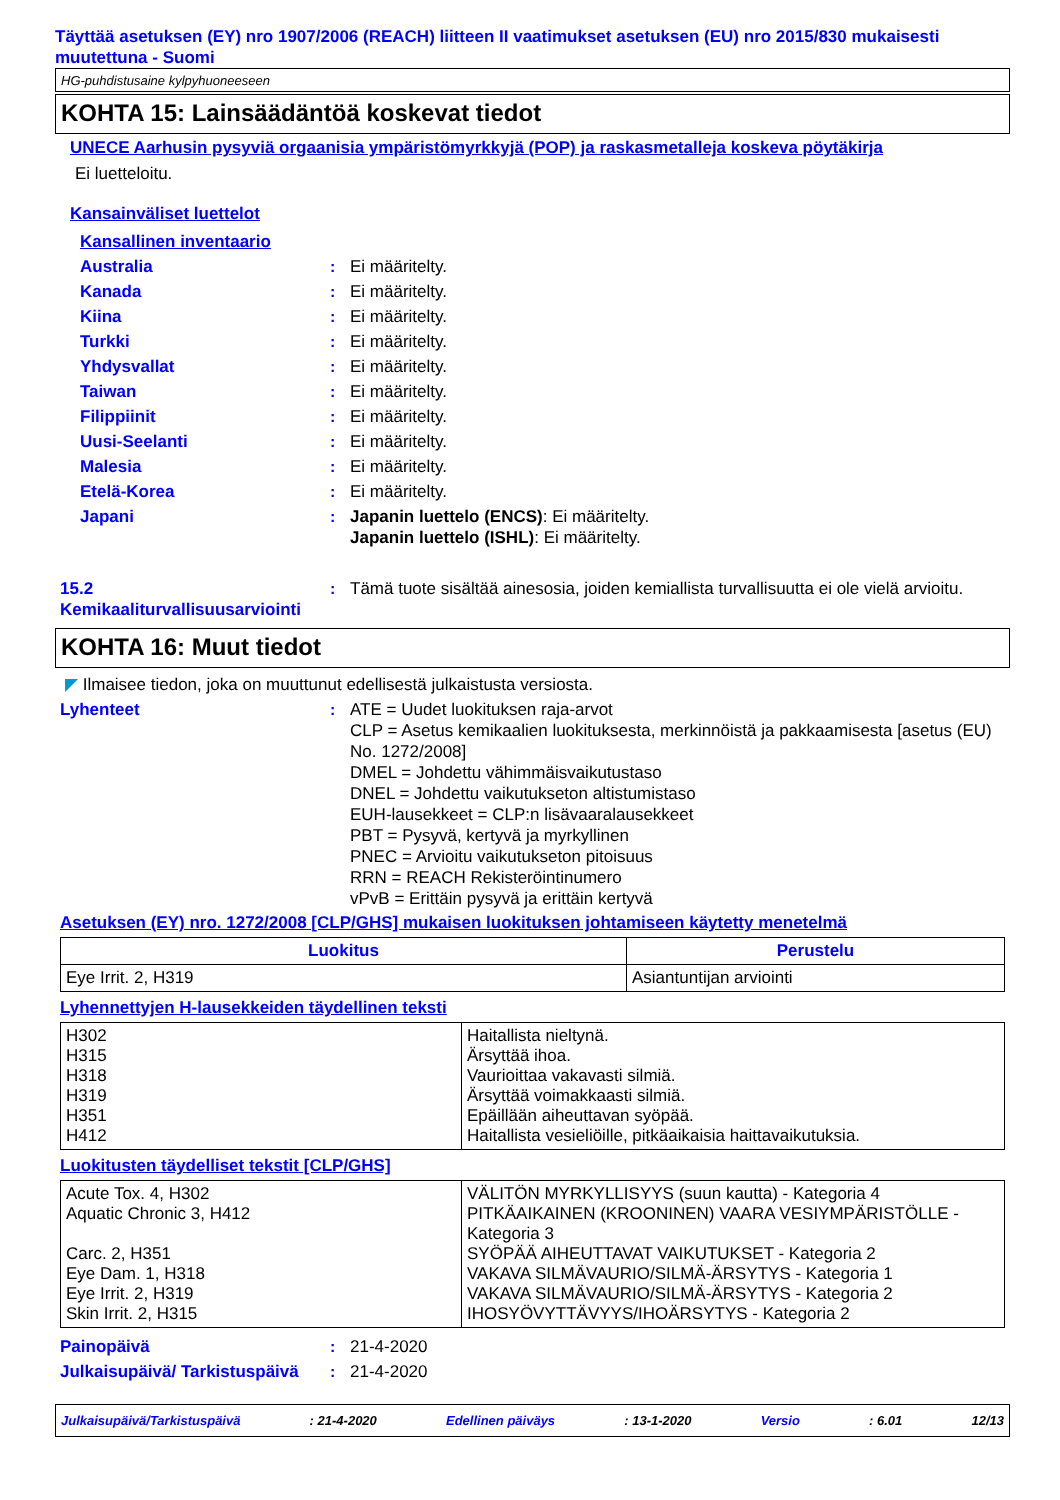Täyttää asetuksen (EY) nro 1907/2006 (REACH) liitteen II vaatimukset asetuksen (EU) nro 2015/830 mukaisesti muutettuna - Suomi
HG-puhdistusaine kylpyhuoneeseen
KOHTA 15: Lainsäädäntöä koskevat tiedot
UNECE Aarhusin pysyviä orgaanisia ympäristömyrkkyjä (POP) ja raskasmetalleja koskeva pöytäkirja
Ei luetteloitu.
Kansainväliset luettelot
Kansallinen inventaario
Australia : Ei määritelty.
Kanada : Ei määritelty.
Kiina : Ei määritelty.
Turkki : Ei määritelty.
Yhdysvallat : Ei määritelty.
Taiwan : Ei määritelty.
Filippiinit : Ei määritelty.
Uusi-Seelanti : Ei määritelty.
Malesia : Ei määritelty.
Etelä-Korea : Ei määritelty.
Japani : Japanin luettelo (ENCS): Ei määritelty.
Japanin luettelo (ISHL): Ei määritelty.
15.2 Kemikaaliturvallisuusarviointi
: Tämä tuote sisältää ainesosia, joiden kemiallista turvallisuutta ei ole vielä arvioitu.
KOHTA 16: Muut tiedot
◤ Ilmaisee tiedon, joka on muuttunut edellisestä julkaistusta versiosta.
Lyhenteet : ATE = Uudet luokituksen raja-arvot
CLP = Asetus kemikaalien luokituksesta, merkinnöistä ja pakkaamisesta [asetus (EU) No. 1272/2008]
DMEL = Johdettu vähimmäisvaikutustaso
DNEL = Johdettu vaikutukseton altistumistaso
EUH-lausekkeet = CLP:n lisävaaralausekkeet
PBT = Pysyvä, kertyvä ja myrkyllinen
PNEC = Arvioitu vaikutukseton pitoisuus
RRN = REACH Rekisteröintinumero
vPvB = Erittäin pysyvä ja erittäin kertyvä
Asetuksen (EY) nro. 1272/2008 [CLP/GHS] mukaisen luokituksen johtamiseen käytetty menetelmä
| Luokitus | Perustelu |
| --- | --- |
| Eye Irrit. 2, H319 | Asiantuntijan arviointi |
Lyhennettyjen H-lausekkeiden täydellinen teksti
| H302 H315 H318 H319 H351 H412 | Haitallista nieltynä. Ärsyttää ihoa. Vaurioittaa vakavasti silmiä. Ärsyttää voimakkaasti silmiä. Epäillään aiheuttavan syöpää. Haitallista vesieliöille, pitkäaikaisia haittavaikutuksia. |
Luokitusten täydelliset tekstit [CLP/GHS]
| Acute Tox. 4, H302 Aquatic Chronic 3, H412 Carc. 2, H351 Eye Dam. 1, H318 Eye Irrit. 2, H319 Skin Irrit. 2, H315 | VÄLITÖN MYRKYLLISYYS (suun kautta) - Kategoria 4 PITKÄAIKAINEN (KROONINEN) VAARA VESIYMPÄRISTÖLLE - Kategoria 3 SYÖPÄÄ AIHEUTTAVAT VAIKUTUKSET - Kategoria 2 VAKAVA SILMÄVAURIO/SILMÄ-ÄRSYTYS - Kategoria 1 VAKAVA SILMÄVAURIO/SILMÄ-ÄRSYTYS - Kategoria 2 IHOSYÖVYTTÄVYYS/IHOÄRSYTYS - Kategoria 2 |
Painopäivä : 21-4-2020
Julkaisupäivä/ Tarkistuspäivä
: 21-4-2020
Julkaisupäivä/Tarkistuspäivä: 21-4-2020 Edellinen päiväys: 13-1-2020 Versio: 6.01 12/13